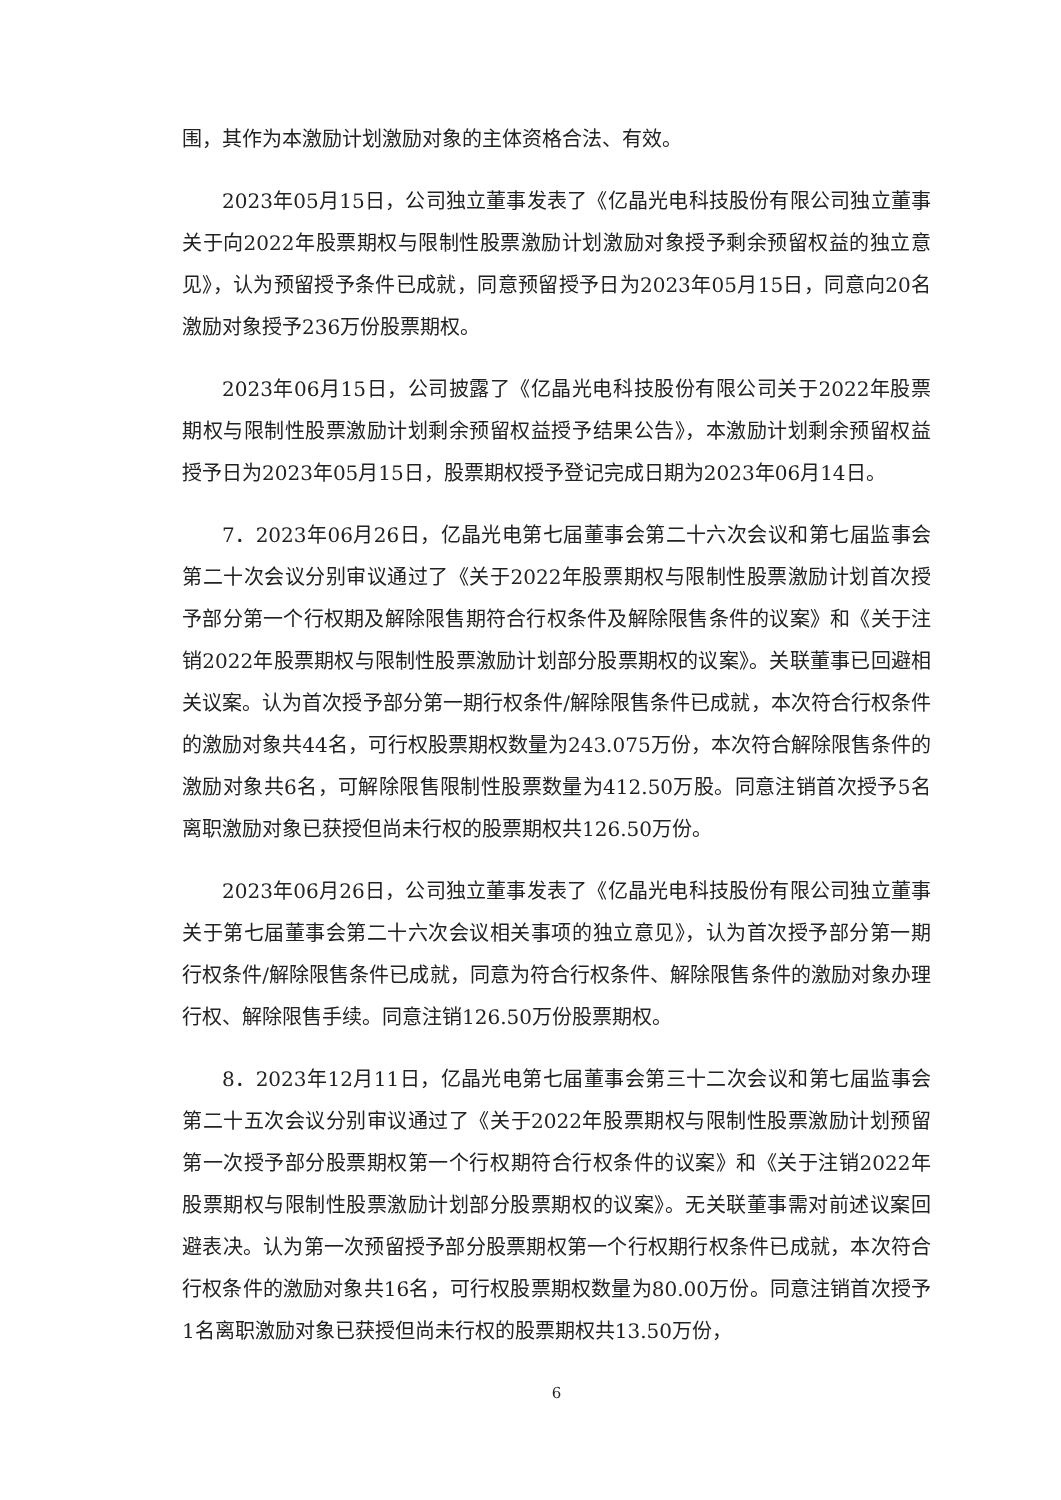围，其作为本激励计划激励对象的主体资格合法、有效。
2023年05月15日，公司独立董事发表了《亿晶光电科技股份有限公司独立董事关于向2022年股票期权与限制性股票激励计划激励对象授予剩余预留权益的独立意见》，认为预留授予条件已成就，同意预留授予日为2023年05月15日，同意向20名激励对象授予236万份股票期权。
2023年06月15日，公司披露了《亿晶光电科技股份有限公司关于2022年股票期权与限制性股票激励计划剩余预留权益授予结果公告》，本激励计划剩余预留权益授予日为2023年05月15日，股票期权授予登记完成日期为2023年06月14日。
7．2023年06月26日，亿晶光电第七届董事会第二十六次会议和第七届监事会第二十次会议分别审议通过了《关于2022年股票期权与限制性股票激励计划首次授予部分第一个行权期及解除限售期符合行权条件及解除限售条件的议案》和《关于注销2022年股票期权与限制性股票激励计划部分股票期权的议案》。关联董事已回避相关议案。认为首次授予部分第一期行权条件/解除限售条件已成就，本次符合行权条件的激励对象共44名，可行权股票期权数量为243.075万份，本次符合解除限售条件的激励对象共6名，可解除限售限制性股票数量为412.50万股。同意注销首次授予5名离职激励对象已获授但尚未行权的股票期权共126.50万份。
2023年06月26日，公司独立董事发表了《亿晶光电科技股份有限公司独立董事关于第七届董事会第二十六次会议相关事项的独立意见》，认为首次授予部分第一期行权条件/解除限售条件已成就，同意为符合行权条件、解除限售条件的激励对象办理行权、解除限售手续。同意注销126.50万份股票期权。
8．2023年12月11日，亿晶光电第七届董事会第三十二次会议和第七届监事会第二十五次会议分别审议通过了《关于2022年股票期权与限制性股票激励计划预留第一次授予部分股票期权第一个行权期符合行权条件的议案》和《关于注销2022年股票期权与限制性股票激励计划部分股票期权的议案》。无关联董事需对前述议案回避表决。认为第一次预留授予部分股票期权第一个行权期行权条件已成就，本次符合行权条件的激励对象共16名，可行权股票期权数量为80.00万份。同意注销首次授予1名离职激励对象已获授但尚未行权的股票期权共13.50万份，
6